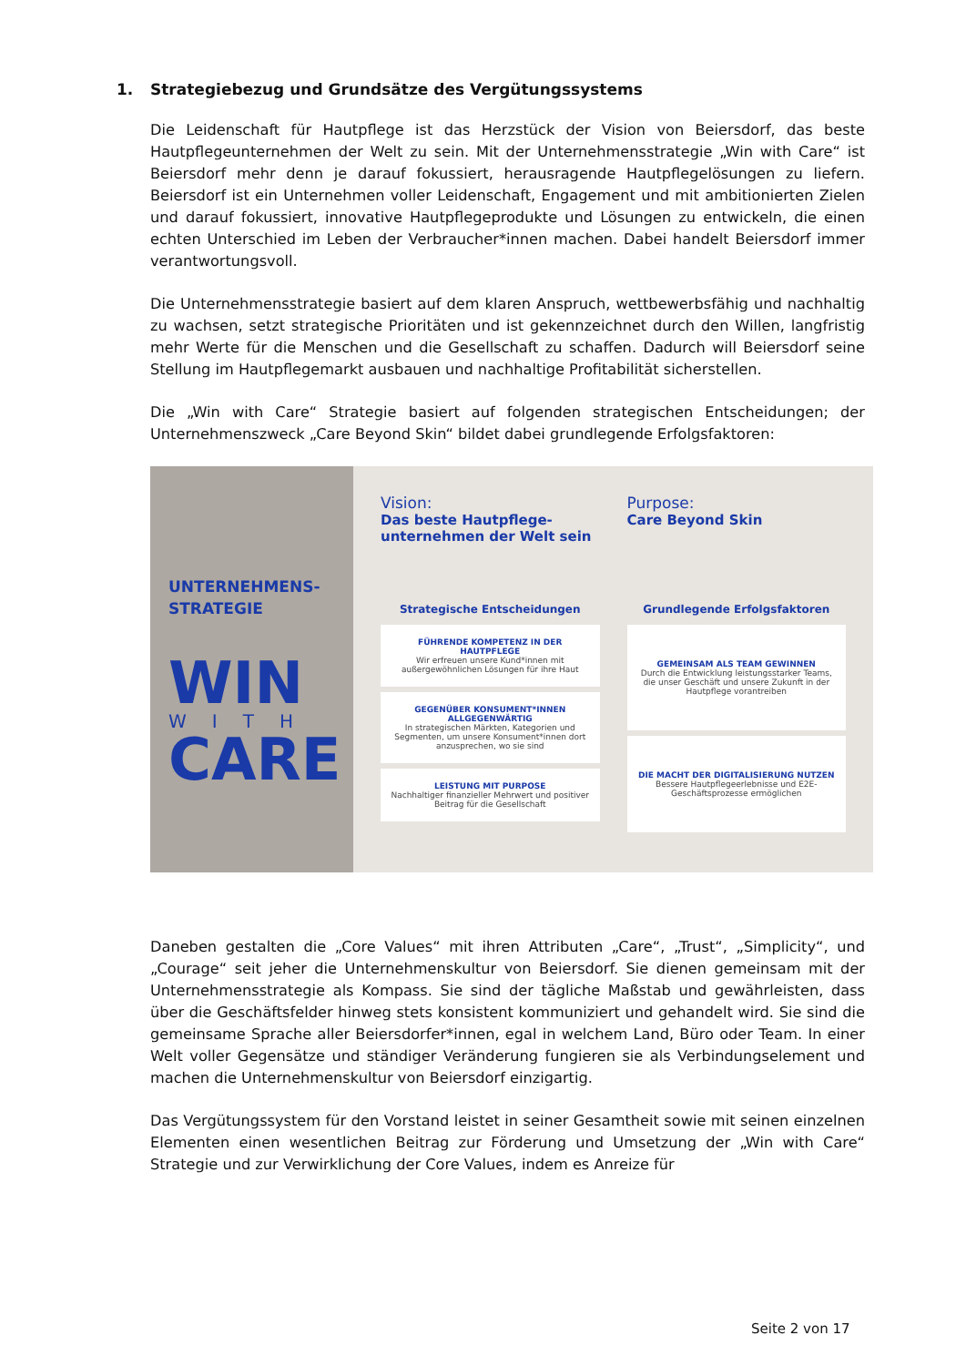1. Strategiebezug und Grundsätze des Vergütungssystems
Die Leidenschaft für Hautpflege ist das Herzstück der Vision von Beiersdorf, das beste Hautpflegeunternehmen der Welt zu sein. Mit der Unternehmensstrategie „Win with Care“ ist Beiersdorf mehr denn je darauf fokussiert, herausragende Hautpflegelösungen zu liefern. Beiersdorf ist ein Unternehmen voller Leidenschaft, Engagement und mit ambitionierten Zielen und darauf fokussiert, innovative Hautpflegeprodukte und Lösungen zu entwickeln, die einen echten Unterschied im Leben der Verbraucher*innen machen. Dabei handelt Beiersdorf immer verantwortungsvoll.
Die Unternehmensstrategie basiert auf dem klaren Anspruch, wettbewerbsfähig und nachhaltig zu wachsen, setzt strategische Prioritäten und ist gekennzeichnet durch den Willen, langfristig mehr Werte für die Menschen und die Gesellschaft zu schaffen. Dadurch will Beiersdorf seine Stellung im Hautpflegemarkt ausbauen und nachhaltige Profitabilität sicherstellen.
Die „Win with Care“ Strategie basiert auf folgenden strategischen Entscheidungen; der Unternehmenszweck „Care Beyond Skin“ bildet dabei grundlegende Erfolgsfaktoren:
UNTERNEHMENS-
STRATEGIE
WIN
WITH
CARE
Vision:
Das beste Hautpflege-unternehmen der Welt sein
Purpose:
Care Beyond Skin
Strategische Entscheidungen
FÜHRENDE KOMPETENZ IN DER HAUTPFLEGE
Wir erfreuen unsere Kund*innen mit außergewöhnlichen Lösungen für ihre Haut
GEGENÜBER KONSUMENT*INNEN ALLGEGENWÄRTIG
In strategischen Märkten, Kategorien und Segmenten, um unsere Konsument*innen dort anzusprechen, wo sie sind
LEISTUNG MIT PURPOSE
Nachhaltiger finanzieller Mehrwert und positiver Beitrag für die Gesellschaft
Grundlegende Erfolgsfaktoren
GEMEINSAM ALS TEAM GEWINNEN
Durch die Entwicklung leistungsstarker Teams, die unser Geschäft und unsere Zukunft in der Hautpflege vorantreiben
DIE MACHT DER DIGITALISIERUNG NUTZEN
Bessere Hautpflegeerlebnisse und E2E-Geschäftsprozesse ermöglichen
Daneben gestalten die „Core Values“ mit ihren Attributen „Care“, „Trust“, „Simplicity“, und „Courage“ seit jeher die Unternehmenskultur von Beiersdorf. Sie dienen gemeinsam mit der Unternehmensstrategie als Kompass. Sie sind der tägliche Maßstab und gewährleisten, dass über die Geschäftsfelder hinweg stets konsistent kommuniziert und gehandelt wird. Sie sind die gemeinsame Sprache aller Beiersdorfer*innen, egal in welchem Land, Büro oder Team. In einer Welt voller Gegensätze und ständiger Veränderung fungieren sie als Verbindungselement und machen die Unternehmenskultur von Beiersdorf einzigartig.
Das Vergütungssystem für den Vorstand leistet in seiner Gesamtheit sowie mit seinen einzelnen Elementen einen wesentlichen Beitrag zur Förderung und Umsetzung der „Win with Care“ Strategie und zur Verwirklichung der Core Values, indem es Anreize für
Seite 2 von 17